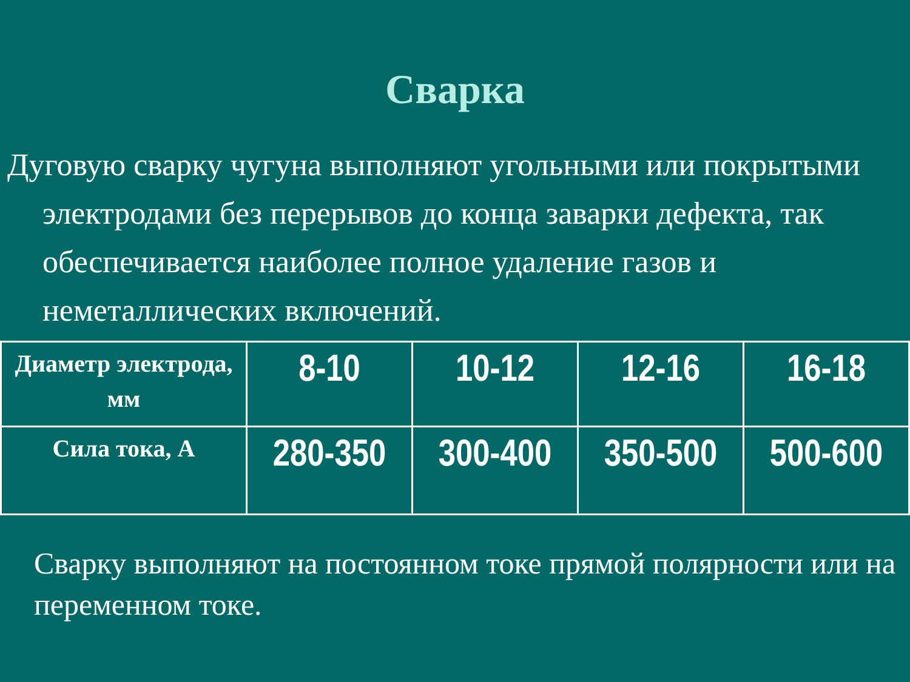Сварка
Дуговую сварку чугуна выполняют угольными или покрытыми электродами без перерывов до конца заварки дефекта, так обеспечивается наиболее полное удаление газов и неметаллических включений.
| Диаметр электрода, мм | 8-10 | 10-12 | 12-16 | 16-18 |
| Сила тока, А | 280-350 | 300-400 | 350-500 | 500-600 |
Сварку выполняют на постоянном токе прямой полярности или на переменном токе.